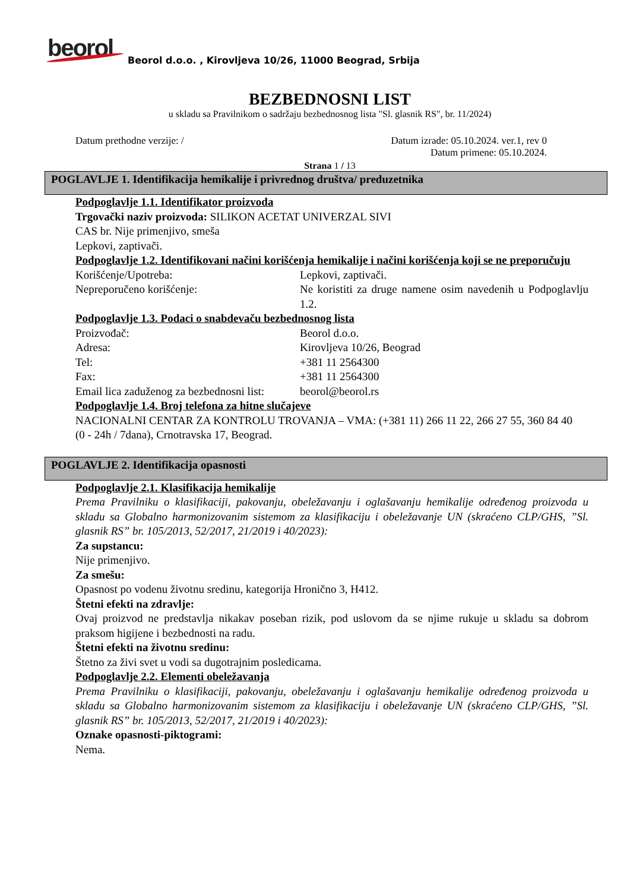beorol
Beorol d.o.o. , Kirovljeva 10/26, 11000 Beograd, Srbija
BEZBEDNOSNI LIST
u skladu sa Pravilnikom o sadržaju bezbednosnog lista "Sl. glasnik RS", br. 11/2024)
Datum prethodne verzije: / Datum izrade: 05.10.2024. ver.1, rev 0
Datum primene: 05.10.2024.
Strana 1 / 13
POGLAVLJE 1. Identifikacija hemikalije i privrednog društva/ preduzetnika
Podpoglavlje 1.1. Identifikator proizvoda
Trgovački naziv proizvoda: SILIKON ACETAT UNIVERZAL SIVI
CAS br. Nije primenjivo, smeša
Lepkovi, zaptivači.
Podpoglavlje 1.2. Identifikovani načini korišćenja hemikalije i načini korišćenja koji se ne preporučuju
Korišćenje/Upotreba: Lepkovi, zaptivači.
Nepreporučeno korišćenje: Ne koristiti za druge namene osim navedenih u Podpoglavlju 1.2.
Podpoglavlje 1.3. Podaci o snabdevaču bezbednosnog lista
Proizvođač: Beorol d.o.o.
Adresa: Kirovljeva 10/26, Beograd
Tel: +381 11 2564300
Fax: +381 11 2564300
Email lica zaduženog za bezbednosni list: beorol@beorol.rs
Podpoglavlje 1.4. Broj telefona za hitne slučajeve
NACIONALNI CENTAR ZA KONTROLU TROVANJA – VMA: (+381 11) 266 11 22, 266 27 55, 360 84 40
(0 - 24h / 7dana), Crnotravska 17, Beograd.
POGLAVLJE 2. Identifikacija opasnosti
Podpoglavlje 2.1. Klasifikacija hemikalije
Prema Pravilniku o klasifikaciji, pakovanju, obeležavanju i oglašavanju hemikalije određenog proizvoda u skladu sa Globalno harmonizovanim sistemom za klasifikaciju i obeležavanje UN (skraćeno CLP/GHS, ”Sl. glasnik RS” br. 105/2013, 52/2017, 21/2019 i 40/2023):
Za supstancu:
Nije primenjivo.
Za smešu:
Opasnost po vodenu životnu sredinu, kategorija Hronično 3, H412.
Štetni efekti na zdravlje:
Ovaj proizvod ne predstavlja nikakav poseban rizik, pod uslovom da se njime rukuje u skladu sa dobrom praksom higijene i bezbednosti na radu.
Štetni efekti na životnu sredinu:
Štetno za živi svet u vodi sa dugotrajnim posledicama.
Podpoglavlje 2.2. Elementi obeležavanja
Prema Pravilniku o klasifikaciji, pakovanju, obeležavanju i oglašavanju hemikalije određenog proizvoda u skladu sa Globalno harmonizovanim sistemom za klasifikaciju i obeležavanje UN (skraćeno CLP/GHS, ”Sl. glasnik RS” br. 105/2013, 52/2017, 21/2019 i 40/2023):
Oznake opasnosti-piktogrami:
Nema.